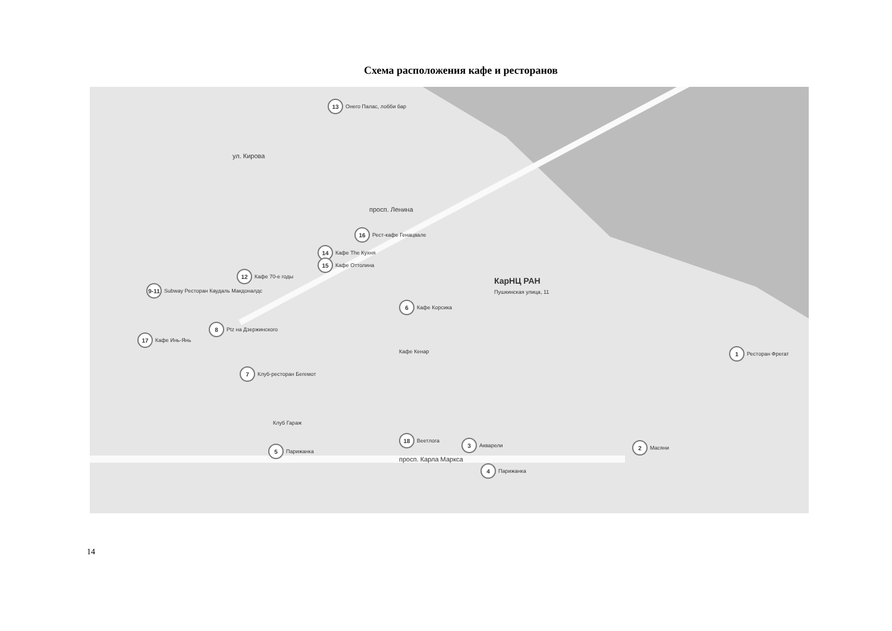Схема расположения кафе и ресторанов
13 Онего Палас, лобби бар
16 Рест-кафе Генацвале
14 Кафе The Кухня
15 Кафе Оттолина
12 Кафе 70-е годы
9-11 Subway Ресторан Каудаль Макдоналдс
8 Ptz на Дзержинского
17 Кафе Инь-Янь
Кафе Кенар
6 Кафе Корсика
КарНЦ РАН
Пушкинская улица, 11
7 Клуб-ресторан Бегемот
Клуб Гараж
5 Парижанка
18 Веетлога
3 Акварели
4 Парижанка
1 Ресторан Фрегат
2 Масяни
просп. Карла Маркса
ул. Кирова
просп. Ленина
14